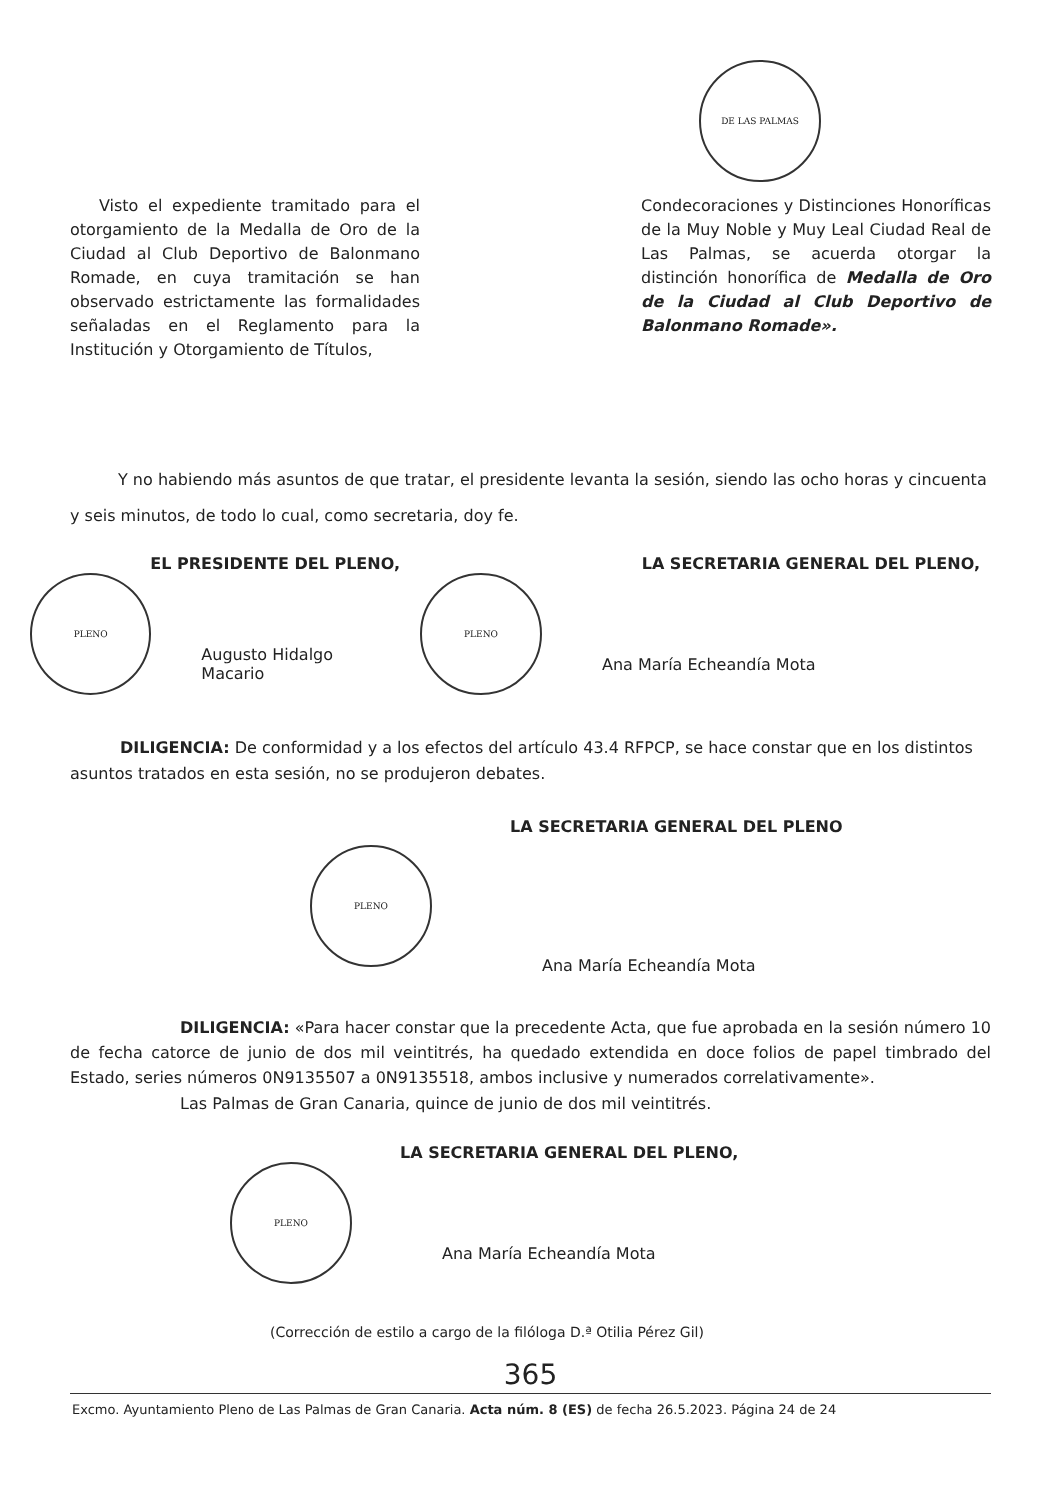DE LAS PALMAS
Visto el expediente tramitado para el otorgamiento de la Medalla de Oro de la Ciudad al Club Deportivo de Balonmano Romade, en cuya tramitación se han observado estrictamente las formalidades señaladas en el Reglamento para la Institución y Otorgamiento de Títulos,
Condecoraciones y Distinciones Honoríficas de la Muy Noble y Muy Leal Ciudad Real de Las Palmas, se acuerda otorgar la distinción honorífica de Medalla de Oro de la Ciudad al Club Deportivo de Balonmano Romade».
Y no habiendo más asuntos de que tratar, el presidente levanta la sesión, siendo las ocho horas y cincuenta y seis minutos, de todo lo cual, como secretaria, doy fe.
EL PRESIDENTE DEL PLENO,
PLENO Augusto Hidalgo Macario
LA SECRETARIA GENERAL DEL PLENO,
PLENO Ana María Echeandía Mota
DILIGENCIA: De conformidad y a los efectos del artículo 43.4 RFPCP, se hace constar que en los distintos asuntos tratados en esta sesión, no se produjeron debates.
LA SECRETARIA GENERAL DEL PLENO
PLENO Ana María Echeandía Mota
DILIGENCIA: «Para hacer constar que la precedente Acta, que fue aprobada en la sesión número 10 de fecha catorce de junio de dos mil veintitrés, ha quedado extendida en doce folios de papel timbrado del Estado, series números 0N9135507 a 0N9135518, ambos inclusive y numerados correlativamente».
Las Palmas de Gran Canaria, quince de junio de dos mil veintitrés.
LA SECRETARIA GENERAL DEL PLENO,
PLENO Ana María Echeandía Mota
(Corrección de estilo a cargo de la filóloga D.ª Otilia Pérez Gil)
365
Excmo. Ayuntamiento Pleno de Las Palmas de Gran Canaria. Acta núm. 8 (ES) de fecha 26.5.2023. Página 24 de 24